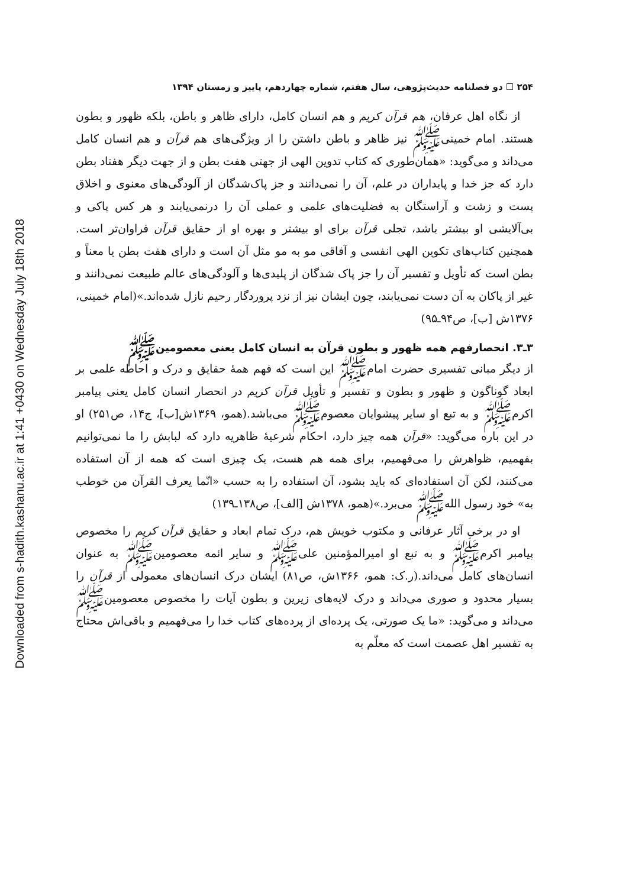Downloaded from s-hadith.kashanu.ac.ir at 1:41 +0430 on Wednesday July 18th 2018
۲۵۴ ☐ دو فصلنامه حدیث‌پژوهی، سال هفتم، شماره چهاردهم، پاییز و زمستان ۱۳۹۴
از نگاه اهل عرفان، هم قرآن کریم و هم انسان کامل، دارای ظاهر و باطن، بلکه ظهور و بطون هستند. امام خمینی‌ﷺ نیز ظاهر و باطن داشتن را از ویژگی‌های هم قرآن و هم انسان کامل می‌داند و می‌گوید: «همان‌طوری که کتاب تدوین الهی از جهتی هفت بطن و از جهت دیگر هفتاد بطن دارد که جز خدا و پایداران در علم، آن را نمی‌دانند و جز پاک‌شدگان از آلودگی‌های معنوی و اخلاق پست و زشت و آراستگان به فضلیت‌های علمی و عملی آن را درنمی‌یابند و هر کس پاکی و بی‌آلایشی او بیشتر باشد، تجلی قرآن برای او بیشتر و بهره او از حقایق قرآن فراوان‌تر است. همچنین کتاب‌های تکوین الهی انفسی و آفاقی مو به مو مثل آن است و دارای هفت بطن یا معناً و بطن است که تأویل و تفسیر آن را جز پاک شدگان از پلیدی‌ها و آلودگی‌های عالم طبیعت نمی‌دانند و غیر از پاکان به آن دست نمی‌یابند، چون ایشان نیز از نزد پروردگار رحیم نازل شده‌اند.»(امام خمینی، ۱۳۷۶ش [ب]، ص۹۴ـ۹۵)
۳ـ۳. انحصارفهم همه ظهور و بطون قرآن به انسان کامل یعنی معصومین‌ﷺ
از دیگر مبانی تفسیری حضرت امام‌ﷺ این است که فهم همهٔ حقایق و درک و احاطه علمی بر ابعاد گوناگون و ظهور و بطون و تفسیر و تأویل قرآن کریم در انحصار انسان کامل یعنی پیامبر اکرم‌ﷺ و به تبع او سایر پیشوایان معصوم‌ﷺ می‌باشد.(همو، ۱۳۶۹ش[ب]، ج۱۴، ص۲۵۱) او در این باره می‌گوید: «قرآن همه چیز دارد، احکام شرعیهٔ ظاهریه دارد که لبابش را ما نمی‌توانیم بفهمیم، ظواهرش را می‌فهمیم، برای همه هم هست، یک چیزی است که همه از آن استفاده می‌کنند، لکن آن استفاده‌ای که باید بشود، آن استفاده را به حسب «انّما یعرف القرآن من خوطب به» خود رسول الله‌ﷺ می‌برد.»(همو، ۱۳۷۸ش [الف]، ص۱۳۸ـ۱۳۹)
او در برخی آثار عرفانی و مکتوب خویش هم، درک تمام ابعاد و حقایق قرآن کریم را مخصوص پیامبر اکرم‌ﷺ و به تبع او امیرالمؤمنین علی‌ﷺ و سایر ائمه معصومین‌ﷺ به عنوان انسان‌های کامل می‌داند.(ر.ک: همو، ۱۳۶۶ش، ص۸۱) ایشان درک انسان‌های معمولی از قرآن را بسیار محدود و صوری می‌داند و درک لایه‌های زیرین و بطون آیات را مخصوص معصومین‌ﷺ می‌داند و می‌گوید: «ما یک صورتی، یک پرده‌ای از پرده‌های کتاب خدا را می‌فهمیم و باقی‌اش محتاج به تفسیر اهل عصمت است که معلّم به